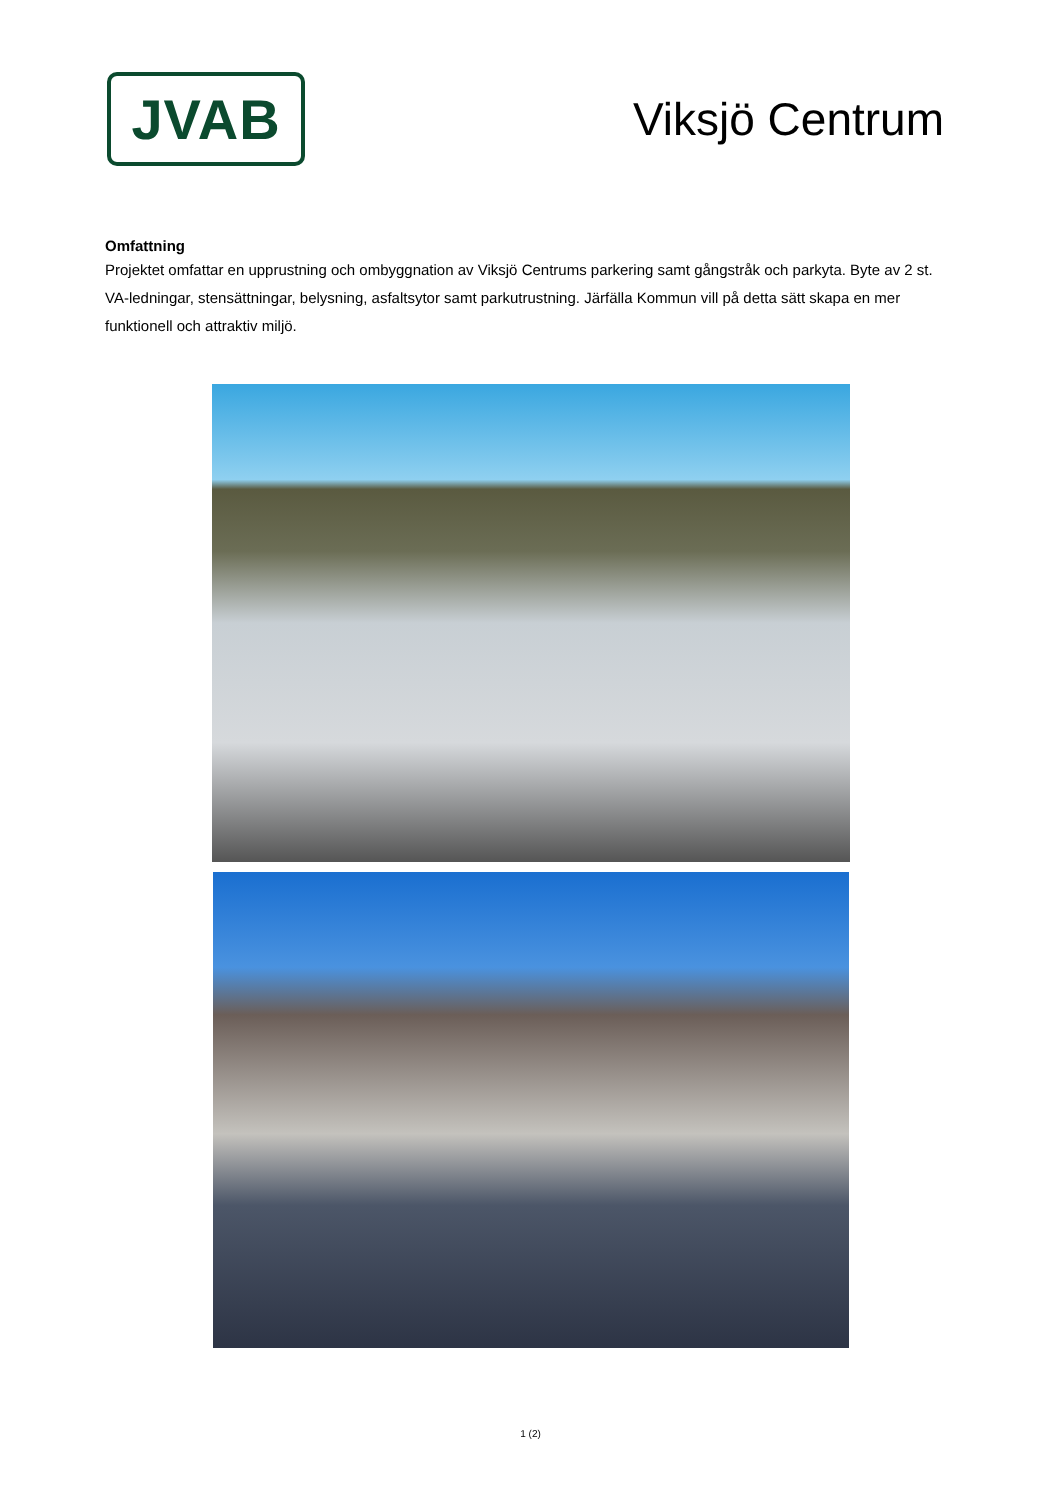JVAB
Viksjö Centrum
Omfattning
Projektet omfattar en upprustning och ombyggnation av Viksjö Centrums parkering samt gångstråk och parkyta. Byte av 2 st. VA-ledningar, stensättningar, belysning, asfaltsytor samt parkutrustning. Järfälla Kommun vill på detta sätt skapa en mer funktionell och attraktiv miljö.
1 (2)